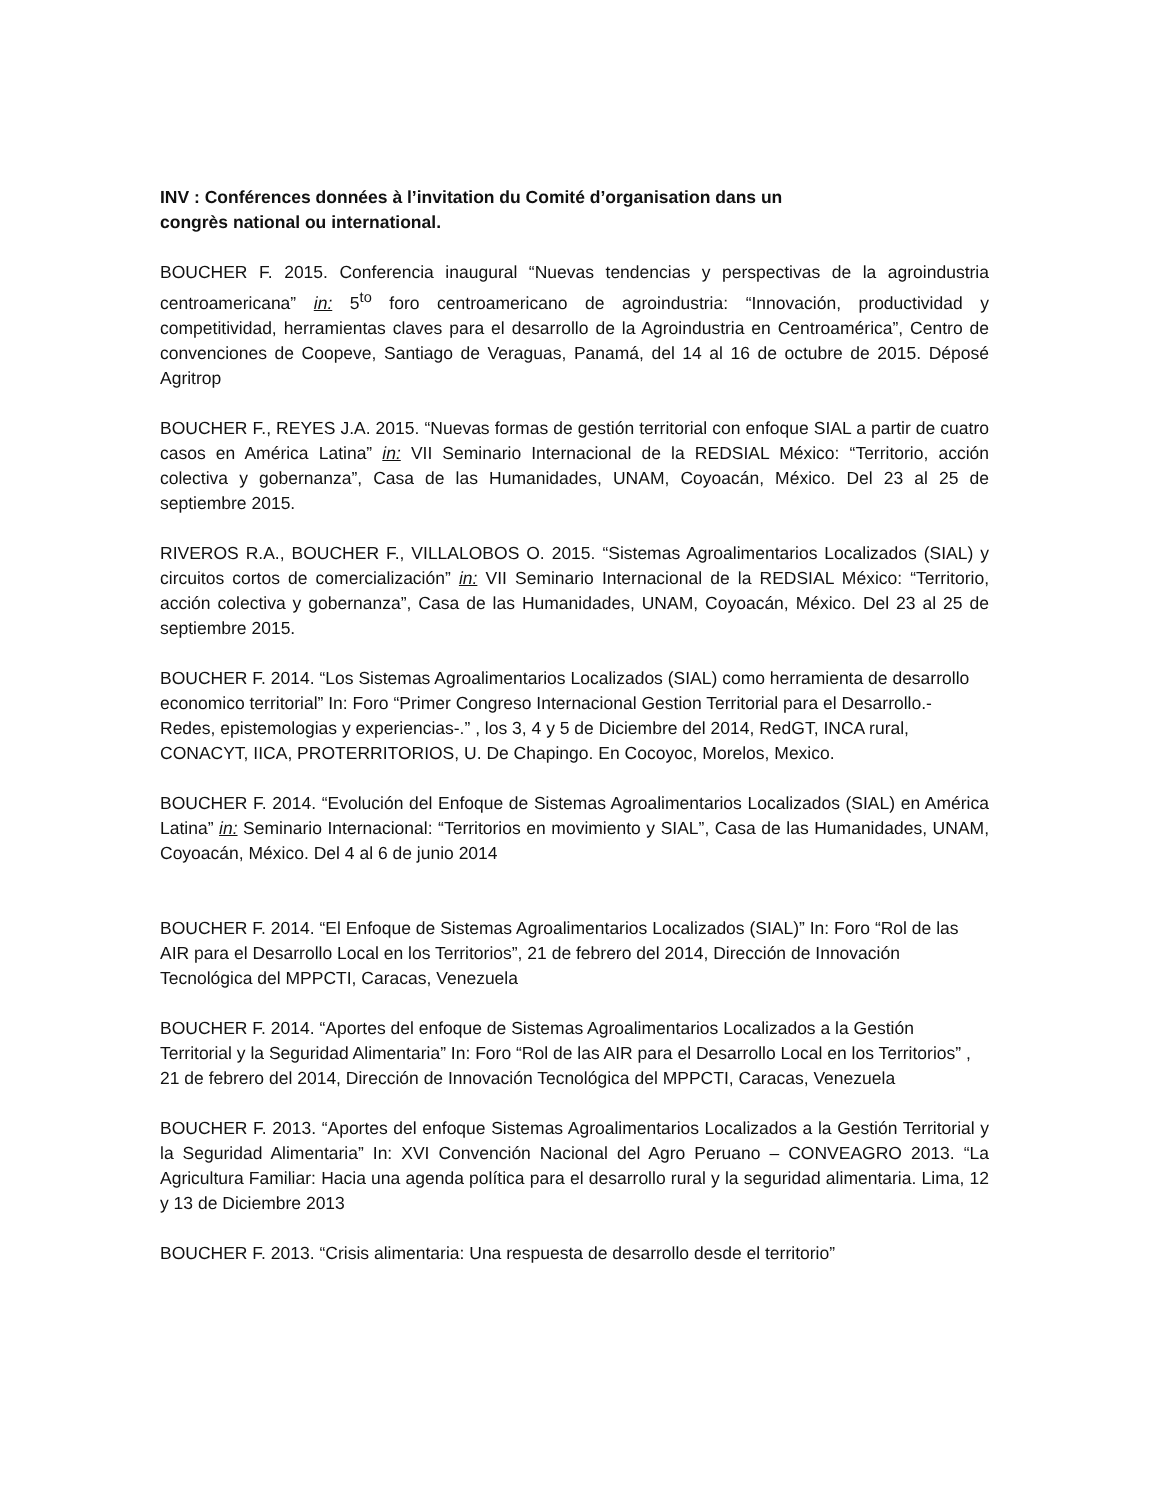INV : Conférences données à l’invitation du Comité d’organisation dans un congrès national ou international.
BOUCHER F. 2015. Conferencia inaugural “Nuevas tendencias y perspectivas de la agroindustria centroamericana” in: 5<sup>to</sup> foro centroamericano de agroindustria: “Innovación, productividad y competitividad, herramientas claves para el desarrollo de la Agroindustria en Centroamérica”, Centro de convenciones de Coopeve, Santiago de Veraguas, Panamá, del 14 al 16 de octubre de 2015. Déposé Agritrop
BOUCHER F., REYES J.A. 2015. “Nuevas formas de gestión territorial con enfoque SIAL a partir de cuatro casos en América Latina” in: VII Seminario Internacional de la REDSIAL México: “Territorio, acción colectiva y gobernanza”, Casa de las Humanidades, UNAM, Coyoacán, México. Del 23 al 25 de septiembre 2015.
RIVEROS R.A., BOUCHER F., VILLALOBOS O. 2015. “Sistemas Agroalimentarios Localizados (SIAL) y circuitos cortos de comercialización” in: VII Seminario Internacional de la REDSIAL México: “Territorio, acción colectiva y gobernanza”, Casa de las Humanidades, UNAM, Coyoacán, México. Del 23 al 25 de septiembre 2015.
BOUCHER F. 2014. “Los Sistemas Agroalimentarios Localizados (SIAL) como herramienta de desarrollo economico territorial” In: Foro “Primer Congreso Internacional Gestion Territorial para el Desarrollo.- Redes, epistemologias y experiencias-.” , los 3, 4 y 5 de Diciembre del 2014, RedGT, INCA rural, CONACYT, IICA, PROTERRITORIOS, U. De Chapingo. En Cocoyoc, Morelos, Mexico.
BOUCHER F. 2014. “Evolución del Enfoque de Sistemas Agroalimentarios Localizados (SIAL) en América Latina” in: Seminario Internacional: “Territorios en movimiento y SIAL”, Casa de las Humanidades, UNAM, Coyoacán, México. Del 4 al 6 de junio 2014
BOUCHER F. 2014. “El Enfoque de Sistemas Agroalimentarios Localizados (SIAL)” In: Foro “Rol de las AIR para el Desarrollo Local en los Territorios”, 21 de febrero del 2014, Dirección de Innovación Tecnológica del MPPCTI, Caracas, Venezuela
BOUCHER F. 2014. “Aportes del enfoque de Sistemas Agroalimentarios Localizados a la Gestión Territorial y la Seguridad Alimentaria” In: Foro “Rol de las AIR para el Desarrollo Local en los Territorios” , 21 de febrero del 2014, Dirección de Innovación Tecnológica del MPPCTI, Caracas, Venezuela
BOUCHER F. 2013. “Aportes del enfoque Sistemas Agroalimentarios Localizados a la Gestión Territorial y la Seguridad Alimentaria” In: XVI Convención Nacional del Agro Peruano – CONVEAGRO 2013. “La Agricultura Familiar: Hacia una agenda política para el desarrollo rural y la seguridad alimentaria. Lima, 12 y 13 de Diciembre 2013
BOUCHER F. 2013. “Crisis alimentaria: Una respuesta de desarrollo desde el territorio”